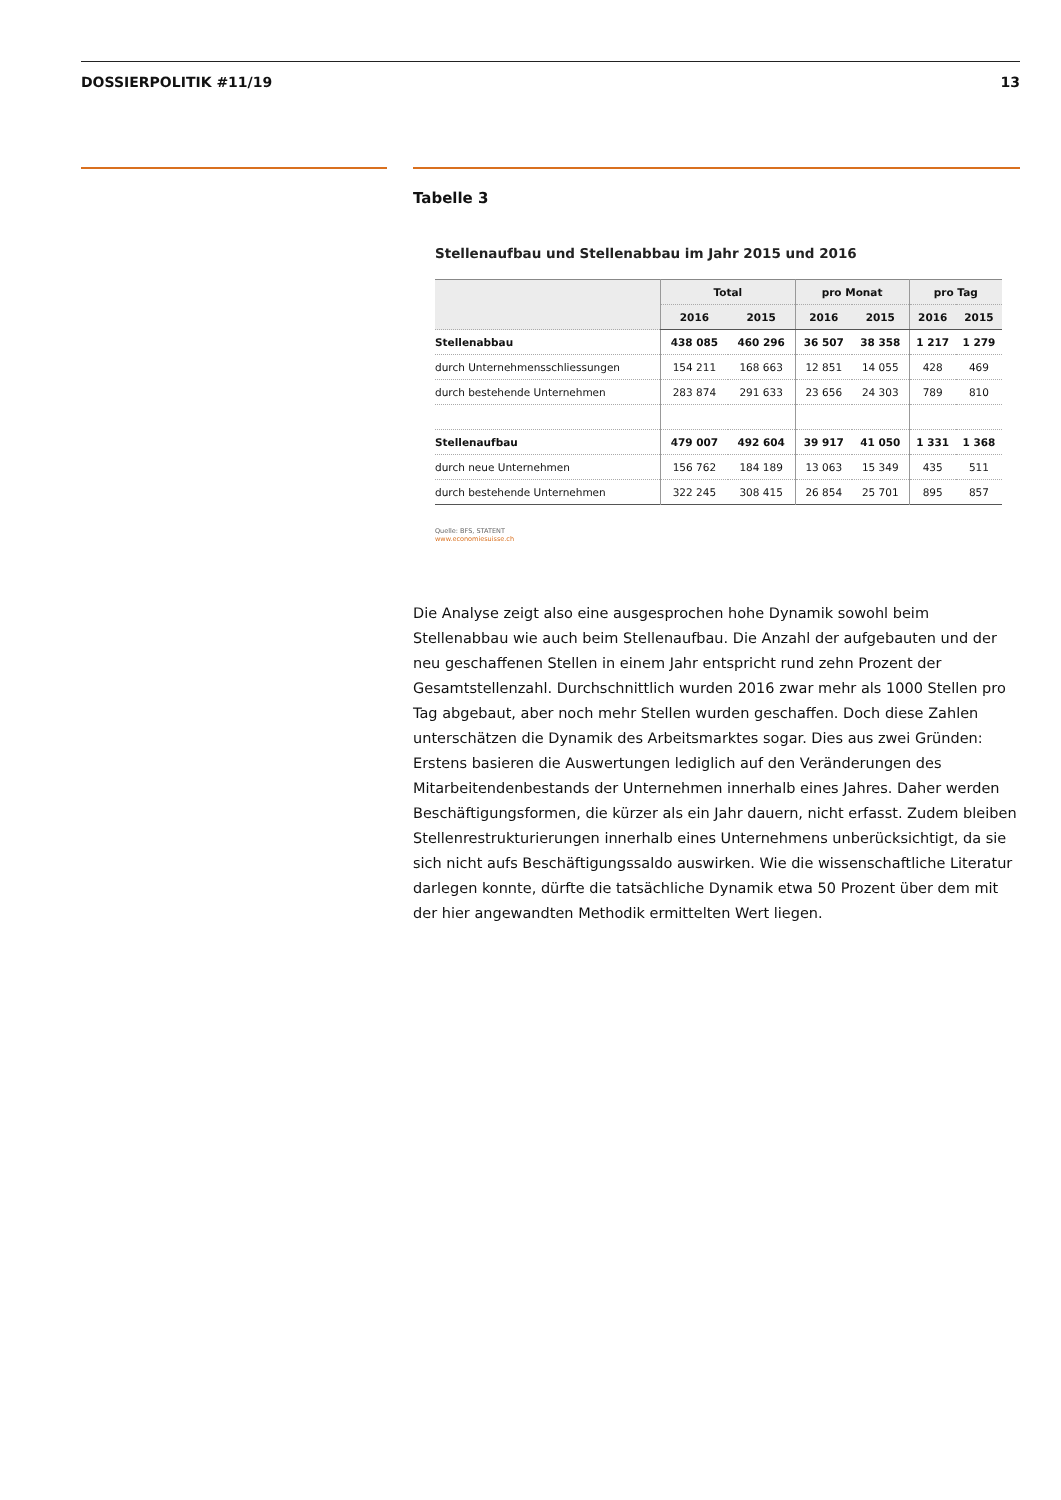DOSSIERPOLITIK #11/19 13
Tabelle 3
Stellenaufbau und Stellenabbau im Jahr 2015 und 2016
| | Total | | pro Monat | | pro Tag | |
| --- | --- | --- | --- | --- | --- | --- |
| | 2016 | 2015 | 2016 | 2015 | 2016 | 2015 |
| Stellenabbau | 438 085 | 460 296 | 36 507 | 38 358 | 1 217 | 1 279 |
| durch Unternehmensschliessungen | 154 211 | 168 663 | 12 851 | 14 055 | 428 | 469 |
| durch bestehende Unternehmen | 283 874 | 291 633 | 23 656 | 24 303 | 789 | 810 |
| Stellenaufbau | 479 007 | 492 604 | 39 917 | 41 050 | 1 331 | 1 368 |
| durch neue Unternehmen | 156 762 | 184 189 | 13 063 | 15 349 | 435 | 511 |
| durch bestehende Unternehmen | 322 245 | 308 415 | 26 854 | 25 701 | 895 | 857 |
Quelle: BFS, STATENT
www.economiesuisse.ch
Die Analyse zeigt also eine ausgesprochen hohe Dynamik sowohl beim Stellenabbau wie auch beim Stellenaufbau. Die Anzahl der aufgebauten und der neu geschaffenen Stellen in einem Jahr entspricht rund zehn Prozent der Gesamtstellenzahl. Durchschnittlich wurden 2016 zwar mehr als 1000 Stellen pro Tag abgebaut, aber noch mehr Stellen wurden geschaffen. Doch diese Zahlen unterschätzen die Dynamik des Arbeitsmarktes sogar. Dies aus zwei Gründen: Erstens basieren die Auswertungen lediglich auf den Veränderungen des Mitarbeitendenbestands der Unternehmen innerhalb eines Jahres. Daher werden Beschäftigungsformen, die kürzer als ein Jahr dauern, nicht erfasst. Zudem bleiben Stellenrestrukturierungen innerhalb eines Unternehmens unberücksichtigt, da sie sich nicht aufs Beschäftigungssaldo auswirken. Wie die wissenschaftliche Literatur darlegen konnte, dürfte die tatsächliche Dynamik etwa 50 Prozent über dem mit der hier angewandten Methodik ermittelten Wert liegen.